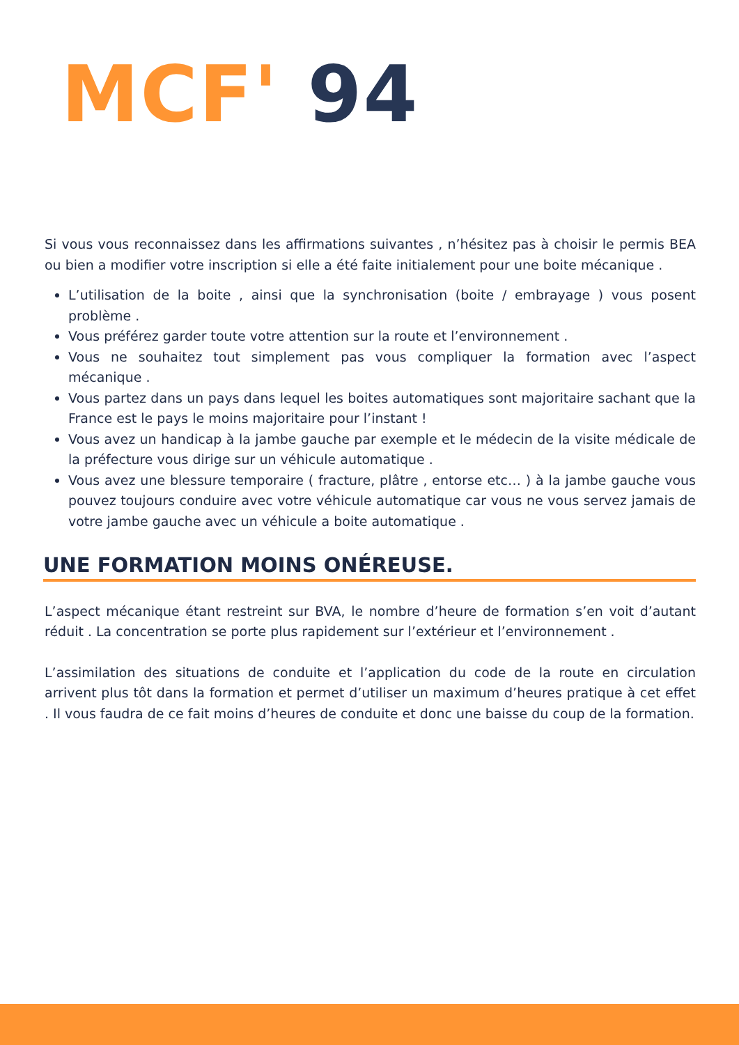MCF' 94
Si vous vous reconnaissez dans les affirmations suivantes , n’hésitez pas à choisir le permis BEA ou bien a modifier votre inscription si elle a été faite initialement pour une boite mécanique .
L’utilisation de la boite , ainsi que la synchronisation (boite / embrayage ) vous posent problème .
Vous préférez garder toute votre attention sur la route et l’environnement .
Vous ne souhaitez tout simplement pas vous compliquer la formation avec l’aspect mécanique .
Vous partez dans un pays dans lequel les boites automatiques sont majoritaire sachant que la France est le pays le moins majoritaire pour l’instant !
Vous avez un handicap à la jambe gauche par exemple et le médecin de la visite médicale de la préfecture vous dirige sur un véhicule automatique .
Vous avez une blessure temporaire ( fracture, plâtre , entorse etc… ) à la jambe gauche vous pouvez toujours conduire avec votre véhicule automatique car vous ne vous servez jamais de votre jambe gauche avec un véhicule a boite automatique .
UNE FORMATION MOINS ONÉREUSE.
L’aspect mécanique étant restreint sur BVA, le nombre d’heure de formation s’en voit d’autant réduit . La concentration se porte plus rapidement sur l’extérieur et l’environnement .
L’assimilation des situations de conduite et l’application du code de la route en circulation arrivent plus tôt dans la formation et permet d’utiliser un maximum d’heures pratique à cet effet . Il vous faudra de ce fait moins d’heures de conduite et donc une baisse du coup de la formation.